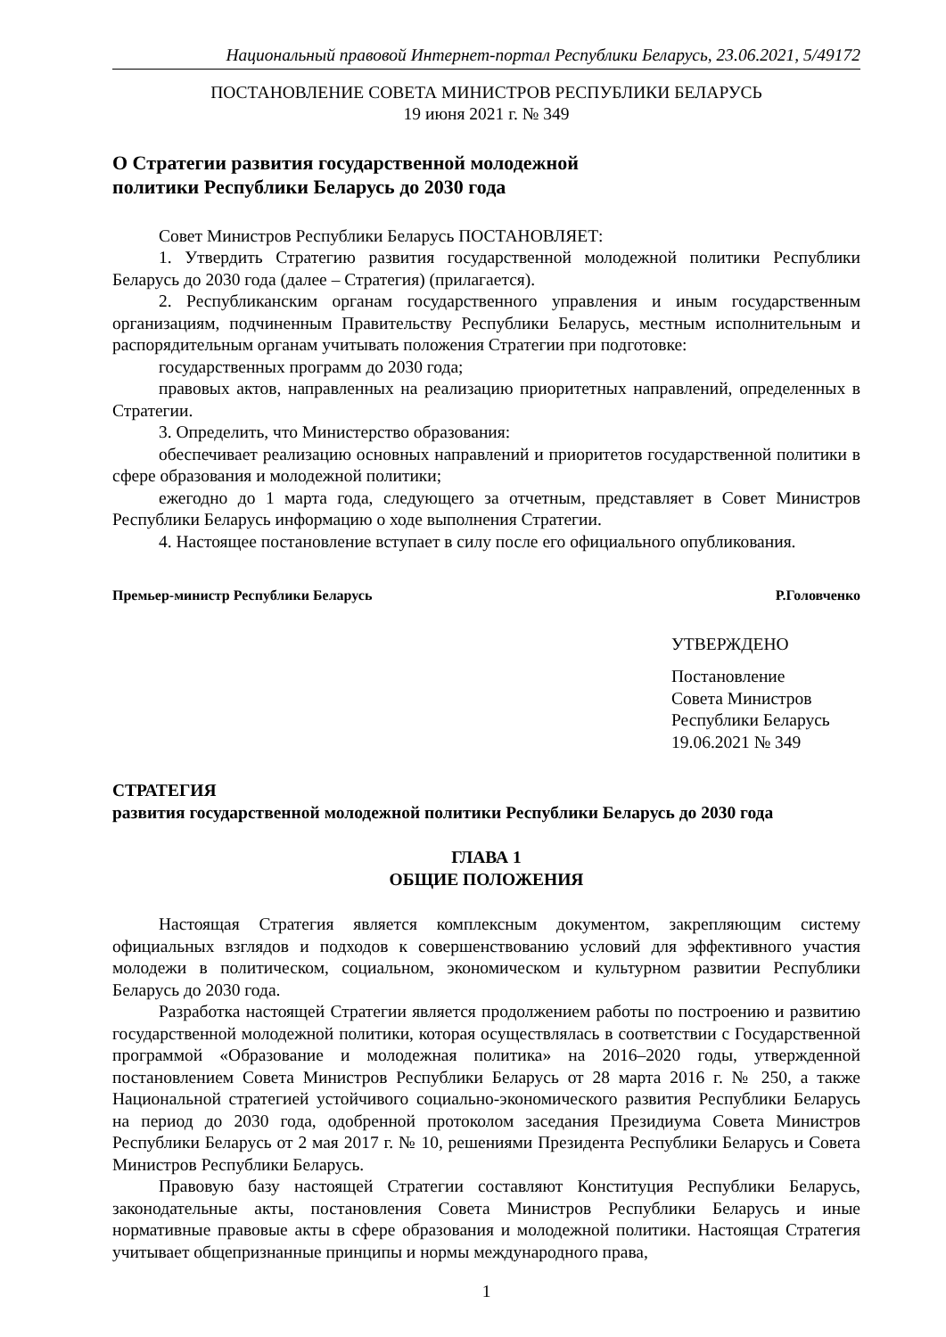Национальный правовой Интернет-портал Республики Беларусь, 23.06.2021, 5/49172
ПОСТАНОВЛЕНИЕ СОВЕТА МИНИСТРОВ РЕСПУБЛИКИ БЕЛАРУСЬ
19 июня 2021 г. № 349
О Стратегии развития государственной молодежной
политики Республики Беларусь до 2030 года
Совет Министров Республики Беларусь ПОСТАНОВЛЯЕТ:
1. Утвердить Стратегию развития государственной молодежной политики Республики Беларусь до 2030 года (далее – Стратегия) (прилагается).
2. Республиканским органам государственного управления и иным государственным организациям, подчиненным Правительству Республики Беларусь, местным исполнительным и распорядительным органам учитывать положения Стратегии при подготовке:
государственных программ до 2030 года;
правовых актов, направленных на реализацию приоритетных направлений, определенных в Стратегии.
3. Определить, что Министерство образования:
обеспечивает реализацию основных направлений и приоритетов государственной политики в сфере образования и молодежной политики;
ежегодно до 1 марта года, следующего за отчетным, представляет в Совет Министров Республики Беларусь информацию о ходе выполнения Стратегии.
4. Настоящее постановление вступает в силу после его официального опубликования.
Премьер-министр Республики Беларусь Р.Головченко
УТВЕРЖДЕНО
Постановление
Совета Министров
Республики Беларусь
19.06.2021 № 349
СТРАТЕГИЯ
развития государственной молодежной политики Республики Беларусь до 2030 года
ГЛАВА 1
ОБЩИЕ ПОЛОЖЕНИЯ
Настоящая Стратегия является комплексным документом, закрепляющим систему официальных взглядов и подходов к совершенствованию условий для эффективного участия молодежи в политическом, социальном, экономическом и культурном развитии Республики Беларусь до 2030 года.
Разработка настоящей Стратегии является продолжением работы по построению и развитию государственной молодежной политики, которая осуществлялась в соответствии с Государственной программой «Образование и молодежная политика» на 2016–2020 годы, утвержденной постановлением Совета Министров Республики Беларусь от 28 марта 2016 г. № 250, а также Национальной стратегией устойчивого социально-экономического развития Республики Беларусь на период до 2030 года, одобренной протоколом заседания Президиума Совета Министров Республики Беларусь от 2 мая 2017 г. № 10, решениями Президента Республики Беларусь и Совета Министров Республики Беларусь.
Правовую базу настоящей Стратегии составляют Конституция Республики Беларусь, законодательные акты, постановления Совета Министров Республики Беларусь и иные нормативные правовые акты в сфере образования и молодежной политики. Настоящая Стратегия учитывает общепризнанные принципы и нормы международного права,
1